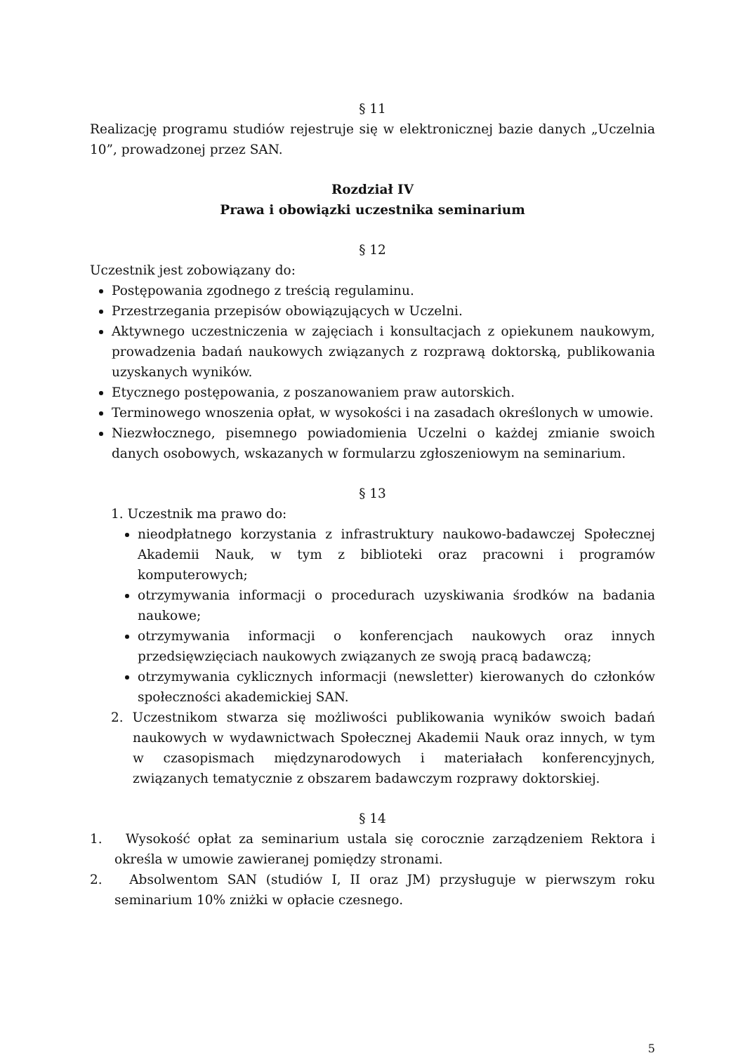§ 11
Realizację programu studiów rejestruje się w elektronicznej bazie danych „Uczelnia 10”, prowadzonej przez SAN.
Rozdział IV
Prawa i obowiązki uczestnika seminarium
§ 12
Uczestnik jest zobowiązany do:
Postępowania zgodnego z treścią regulaminu.
Przestrzegania przepisów obowiązujących w Uczelni.
Aktywnego uczestniczenia w zajęciach i konsultacjach z opiekunem naukowym, prowadzenia badań naukowych związanych z rozprawą doktorską, publikowania uzyskanych wyników.
Etycznego postępowania, z poszanowaniem praw autorskich.
Terminowego wnoszenia opłat, w wysokości i na zasadach określonych w umowie.
Niezwłocznego, pisemnego powiadomienia Uczelni o każdej zmianie swoich danych osobowych, wskazanych w formularzu zgłoszeniowym na seminarium.
§ 13
1. Uczestnik ma prawo do:
nieodpłatnego korzystania z infrastruktury naukowo-badawczej Społecznej Akademii Nauk, w tym z biblioteki oraz pracowni i programów komputerowych;
otrzymywania informacji o procedurach uzyskiwania środków na badania naukowe;
otrzymywania informacji o konferencjach naukowych oraz innych przedsięwzięciach naukowych związanych ze swoją pracą badawczą;
otrzymywania cyklicznych informacji (newsletter) kierowanych do członków społeczności akademickiej SAN.
2. Uczestnikom stwarza się możliwości publikowania wyników swoich badań naukowych w wydawnictwach Społecznej Akademii Nauk oraz innych, w tym w czasopismach międzynarodowych i materiałach konferencyjnych, związanych tematycznie z obszarem badawczym rozprawy doktorskiej.
§ 14
1. Wysokość opłat za seminarium ustala się corocznie zarządzeniem Rektora i określa w umowie zawieranej pomiędzy stronami.
2. Absolwentom SAN (studiów I, II oraz JM) przysługuje w pierwszym roku seminarium 10% zniżki w opłacie czesnego.
5